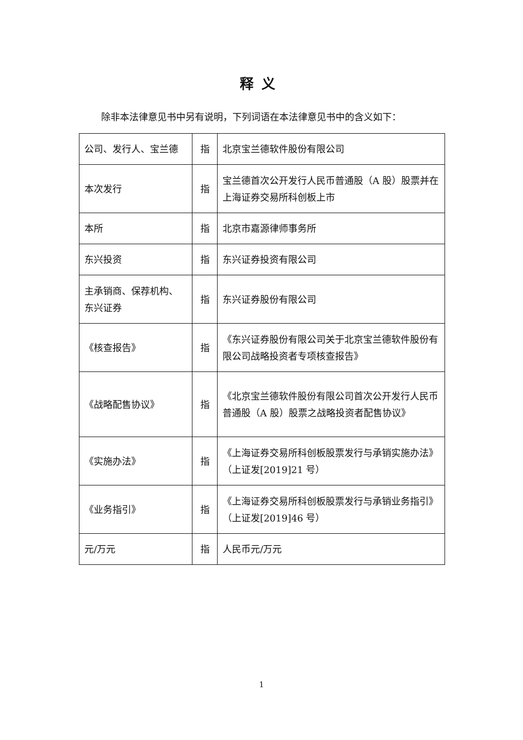释义
除非本法律意见书中另有说明，下列词语在本法律意见书中的含义如下：
| 公司、发行人、宝兰德 | 指 | 北京宝兰德软件股份有限公司 |
| 本次发行 | 指 | 宝兰德首次公开发行人民币普通股（A 股）股票并在上海证券交易所科创板上市 |
| 本所 | 指 | 北京市嘉源律师事务所 |
| 东兴投资 | 指 | 东兴证券投资有限公司 |
| 主承销商、保荐机构、东兴证券 | 指 | 东兴证券股份有限公司 |
| 《核查报告》 | 指 | 《东兴证券股份有限公司关于北京宝兰德软件股份有限公司战略投资者专项核查报告》 |
| 《战略配售协议》 | 指 | 《北京宝兰德软件股份有限公司首次公开发行人民币普通股（A 股）股票之战略投资者配售协议》 |
| 《实施办法》 | 指 | 《上海证券交易所科创板股票发行与承销实施办法》（上证发[2019]21 号） |
| 《业务指引》 | 指 | 《上海证券交易所科创板股票发行与承销业务指引》（上证发[2019]46 号） |
| 元/万元 | 指 | 人民币元/万元 |
1